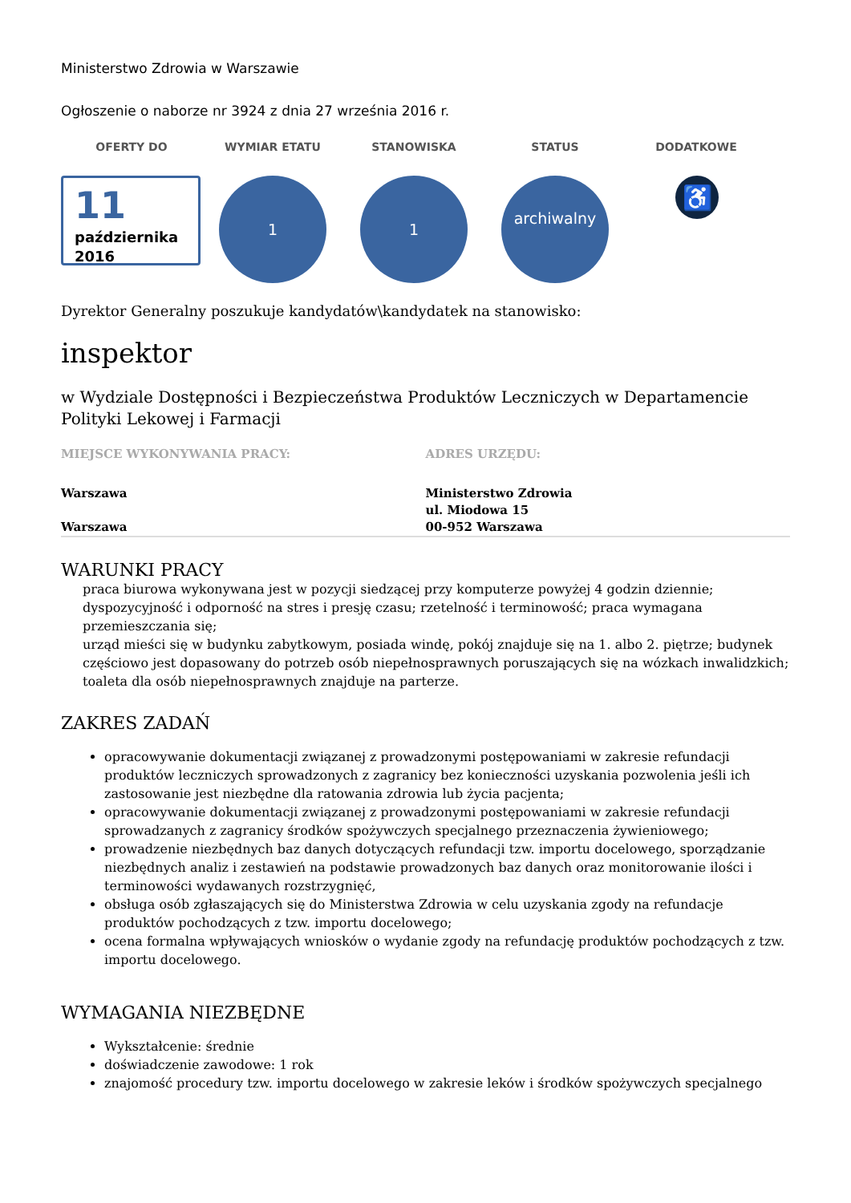Ministerstwo Zdrowia w Warszawie
Ogłoszenie o naborze nr 3924 z dnia 27 września 2016 r.
| OFERTY DO | WYMIAR ETATU | STANOWISKA | STATUS | DODATKOWE |
| --- | --- | --- | --- | --- |
| 11 października 2016 | 1 | 1 | archiwalny | ♿ |
Dyrektor Generalny poszukuje kandydatów\kandydatek na stanowisko:
inspektor
w Wydziale Dostępności i Bezpieczeństwa Produktów Leczniczych w Departamencie Polityki Lekowej i Farmacji
| MIEJSCE WYKONYWANIA PRACY: | ADRES URZĘDU: |
| Warszawa Warszawa | Ministerstwo Zdrowia ul. Miodowa 15 00-952 Warszawa |
WARUNKI PRACY
praca biurowa wykonywana jest w pozycji siedzącej przy komputerze powyżej 4 godzin dziennie;
dyspozycyjność i odporność na stres i presję czasu; rzetelność i terminowość; praca wymagana przemieszczania się;
urząd mieści się w budynku zabytkowym, posiada windę, pokój znajduje się na 1. albo 2. piętrze; budynek częściowo jest dopasowany do potrzeb osób niepełnosprawnych poruszających się na wózkach inwalidzkich; toaleta dla osób niepełnosprawnych znajduje na parterze.
ZAKRES ZADAŃ
opracowywanie dokumentacji związanej z prowadzonymi postępowaniami w zakresie refundacji produktów leczniczych sprowadzonych z zagranicy bez konieczności uzyskania pozwolenia jeśli ich zastosowanie jest niezbędne dla ratowania zdrowia lub życia pacjenta;
opracowywanie dokumentacji związanej z prowadzonymi postępowaniami w zakresie refundacji sprowadzanych z zagranicy środków spożywczych specjalnego przeznaczenia żywieniowego;
prowadzenie niezbędnych baz danych dotyczących refundacji tzw. importu docelowego, sporządzanie niezbędnych analiz i zestawień na podstawie prowadzonych baz danych oraz monitorowanie ilości i terminowości wydawanych rozstrzygnięć,
obsługa osób zgłaszających się do Ministerstwa Zdrowia w celu uzyskania zgody na refundacje produktów pochodzących z tzw. importu docelowego;
ocena formalna wpływających wniosków o wydanie zgody na refundację produktów pochodzących z tzw. importu docelowego.
WYMAGANIA NIEZBĘDNE
Wykształcenie: średnie
doświadczenie zawodowe: 1 rok
znajomość procedury tzw. importu docelowego w zakresie leków i środków spożywczych specjalnego